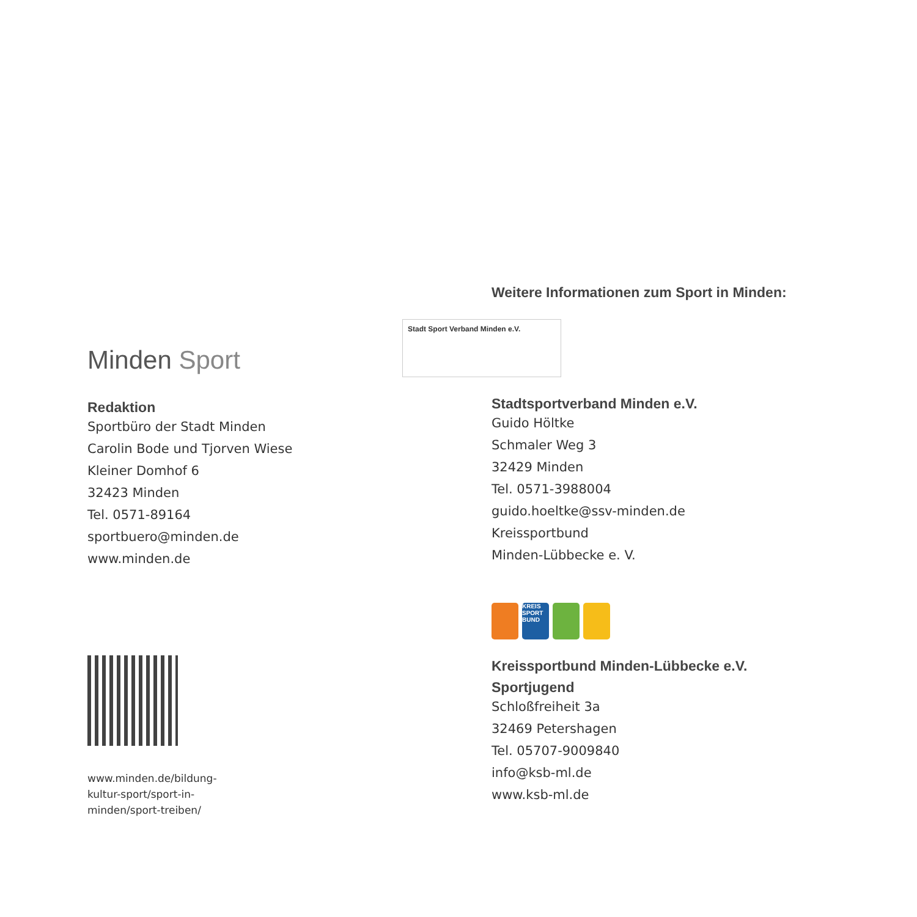Minden Sport
Redaktion
Sportbüro der Stadt Minden
Carolin Bode und Tjorven Wiese
Kleiner Domhof 6
32423 Minden
Tel. 0571-89164
sportbuero@minden.de
www.minden.de
www.minden.de/bildung-
kultur-sport/sport-in-
minden/sport-treiben/
Weitere Informationen zum Sport in Minden:
Stadt Sport Verband Minden e.V.
Stadtsportverband Minden e.V.
Guido Höltke
Schmaler Weg 3
32429 Minden
Tel. 0571-3988004
guido.hoeltke@ssv-minden.de
Kreissportbund
Minden-Lübbecke e. V.
KREIS SPORT BUND
Kreissportbund Minden-Lübbecke e.V.
Sportjugend
Schloßfreiheit 3a
32469 Petershagen
Tel. 05707-9009840
info@ksb-ml.de
www.ksb-ml.de